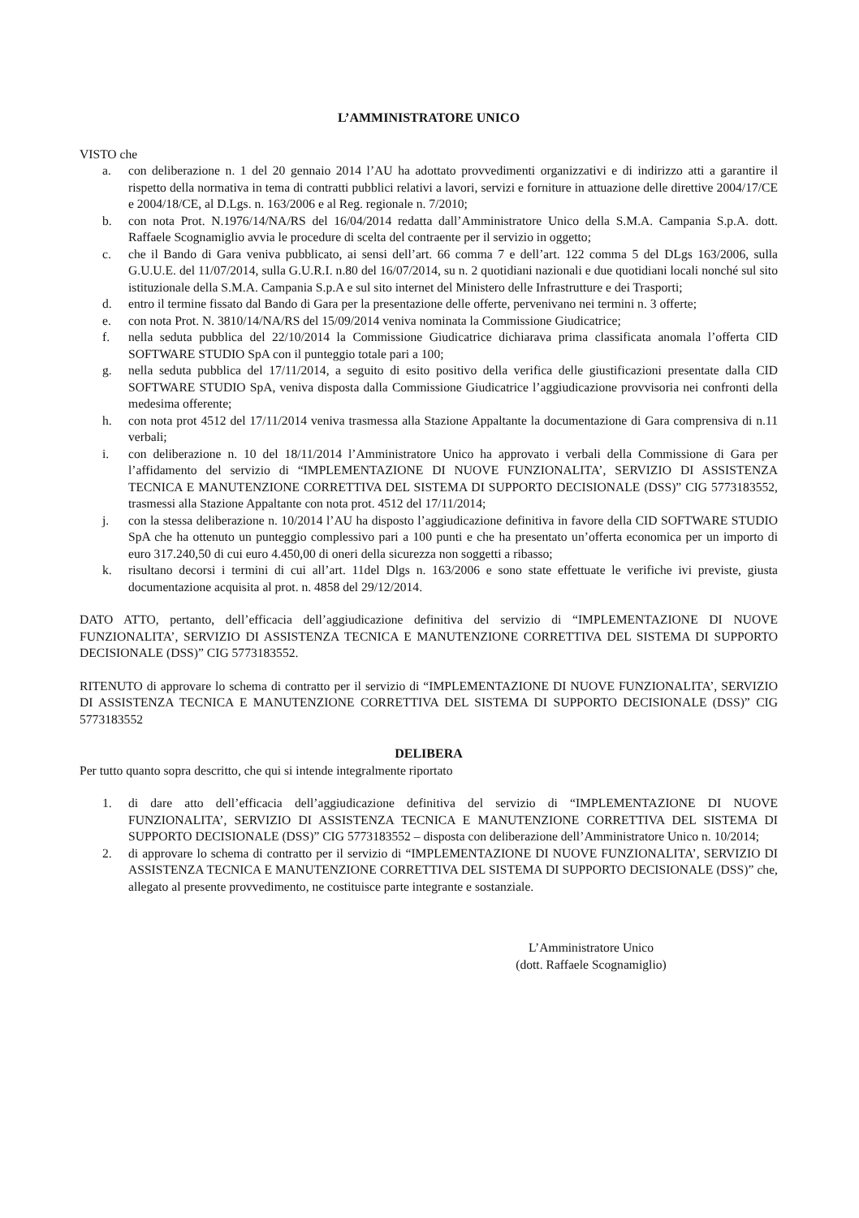L’AMMINISTRATORE UNICO
VISTO che
a. con deliberazione n. 1 del 20 gennaio 2014 l’AU ha adottato provvedimenti organizzativi e di indirizzo atti a garantire il rispetto della normativa in tema di contratti pubblici relativi a lavori, servizi e forniture in attuazione delle direttive 2004/17/CE e 2004/18/CE, al D.Lgs. n. 163/2006 e al Reg. regionale n. 7/2010;
b. con nota Prot. N.1976/14/NA/RS del 16/04/2014 redatta dall’Amministratore Unico della S.M.A. Campania S.p.A. dott. Raffaele Scognamiglio avvia le procedure di scelta del contraente per il servizio in oggetto;
c. che il Bando di Gara veniva pubblicato, ai sensi dell’art. 66 comma 7 e dell’art. 122 comma 5 del DLgs 163/2006, sulla G.U.U.E. del 11/07/2014, sulla G.U.R.I. n.80 del 16/07/2014, su n. 2 quotidiani nazionali e due quotidiani locali nonché sul sito istituzionale della S.M.A. Campania S.p.A e sul sito internet del Ministero delle Infrastrutture e dei Trasporti;
d. entro il termine fissato dal Bando di Gara per la presentazione delle offerte, pervenivano nei termini n. 3 offerte;
e. con nota Prot. N. 3810/14/NA/RS del 15/09/2014 veniva nominata la Commissione Giudicatrice;
f. nella seduta pubblica del 22/10/2014 la Commissione Giudicatrice dichiarava prima classificata anomala l’offerta CID SOFTWARE STUDIO SpA con il punteggio totale pari a 100;
g. nella seduta pubblica del 17/11/2014, a seguito di esito positivo della verifica delle giustificazioni presentate dalla CID SOFTWARE STUDIO SpA, veniva disposta dalla Commissione Giudicatrice l’aggiudicazione provvisoria nei confronti della medesima offerente;
h. con nota prot 4512 del 17/11/2014 veniva trasmessa alla Stazione Appaltante la documentazione di Gara comprensiva di n.11 verbali;
i. con deliberazione n. 10 del 18/11/2014 l’Amministratore Unico ha approvato i verbali della Commissione di Gara per l’affidamento del servizio di “IMPLEMENTAZIONE DI NUOVE FUNZIONALITA’, SERVIZIO DI ASSISTENZA TECNICA E MANUTENZIONE CORRETTIVA DEL SISTEMA DI SUPPORTO DECISIONALE (DSS)” CIG 5773183552, trasmessi alla Stazione Appaltante con nota prot. 4512 del 17/11/2014;
j. con la stessa deliberazione n. 10/2014 l’AU ha disposto l’aggiudicazione definitiva in favore della CID SOFTWARE STUDIO SpA che ha ottenuto un punteggio complessivo pari a 100 punti e che ha presentato un’offerta economica per un importo di euro 317.240,50 di cui euro 4.450,00 di oneri della sicurezza non soggetti a ribasso;
k. risultano decorsi i termini di cui all’art. 11del Dlgs n. 163/2006 e sono state effettuate le verifiche ivi previste, giusta documentazione acquisita al prot. n. 4858 del 29/12/2014.
DATO ATTO, pertanto, dell’efficacia dell’aggiudicazione definitiva del servizio di “IMPLEMENTAZIONE DI NUOVE FUNZIONALITA’, SERVIZIO DI ASSISTENZA TECNICA E MANUTENZIONE CORRETTIVA DEL SISTEMA DI SUPPORTO DECISIONALE (DSS)” CIG 5773183552.
RITENUTO di approvare lo schema di contratto per il servizio di “IMPLEMENTAZIONE DI NUOVE FUNZIONALITA’, SERVIZIO DI ASSISTENZA TECNICA E MANUTENZIONE CORRETTIVA DEL SISTEMA DI SUPPORTO DECISIONALE (DSS)” CIG 5773183552
DELIBERA
Per tutto quanto sopra descritto, che qui si intende integralmente riportato
1. di dare atto dell’efficacia dell’aggiudicazione definitiva del servizio di “IMPLEMENTAZIONE DI NUOVE FUNZIONALITA’, SERVIZIO DI ASSISTENZA TECNICA E MANUTENZIONE CORRETTIVA DEL SISTEMA DI SUPPORTO DECISIONALE (DSS)” CIG 5773183552 – disposta con deliberazione dell’Amministratore Unico n. 10/2014;
2. di approvare lo schema di contratto per il servizio di “IMPLEMENTAZIONE DI NUOVE FUNZIONALITA’, SERVIZIO DI ASSISTENZA TECNICA E MANUTENZIONE CORRETTIVA DEL SISTEMA DI SUPPORTO DECISIONALE (DSS)” che, allegato al presente provvedimento, ne costituisce parte integrante e sostanziale.
L’Amministratore Unico
(dott. Raffaele Scognamiglio)